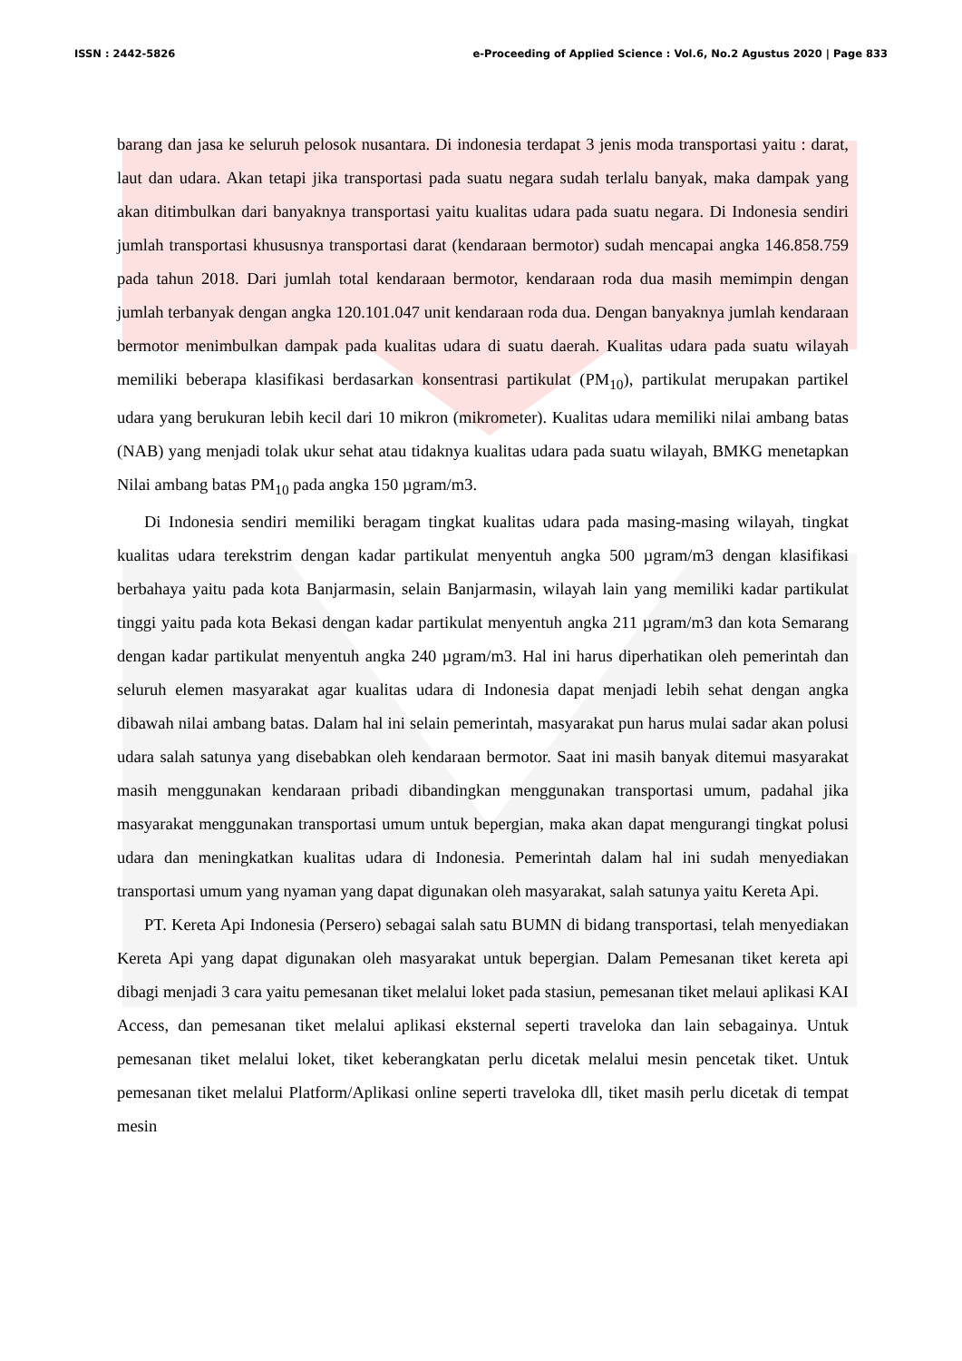ISSN : 2442-5826 e-Proceeding of Applied Science : Vol.6, No.2 Agustus 2020 | Page 833
barang dan jasa ke seluruh pelosok nusantara. Di indonesia terdapat 3 jenis moda transportasi yaitu : darat, laut dan udara. Akan tetapi jika transportasi pada suatu negara sudah terlalu banyak, maka dampak yang akan ditimbulkan dari banyaknya transportasi yaitu kualitas udara pada suatu negara. Di Indonesia sendiri jumlah transportasi khususnya transportasi darat (kendaraan bermotor) sudah mencapai angka 146.858.759 pada tahun 2018. Dari jumlah total kendaraan bermotor, kendaraan roda dua masih memimpin dengan jumlah terbanyak dengan angka 120.101.047 unit kendaraan roda dua. Dengan banyaknya jumlah kendaraan bermotor menimbulkan dampak pada kualitas udara di suatu daerah. Kualitas udara pada suatu wilayah memiliki beberapa klasifikasi berdasarkan konsentrasi partikulat (PM<sub>10</sub>), partikulat merupakan partikel udara yang berukuran lebih kecil dari 10 mikron (mikrometer). Kualitas udara memiliki nilai ambang batas (NAB) yang menjadi tolak ukur sehat atau tidaknya kualitas udara pada suatu wilayah, BMKG menetapkan Nilai ambang batas PM<sub>10</sub> pada angka 150 µgram/m3.
Di Indonesia sendiri memiliki beragam tingkat kualitas udara pada masing-masing wilayah, tingkat kualitas udara terekstrim dengan kadar partikulat menyentuh angka 500 µgram/m3 dengan klasifikasi berbahaya yaitu pada kota Banjarmasin, selain Banjarmasin, wilayah lain yang memiliki kadar partikulat tinggi yaitu pada kota Bekasi dengan kadar partikulat menyentuh angka 211 µgram/m3 dan kota Semarang dengan kadar partikulat menyentuh angka 240 µgram/m3. Hal ini harus diperhatikan oleh pemerintah dan seluruh elemen masyarakat agar kualitas udara di Indonesia dapat menjadi lebih sehat dengan angka dibawah nilai ambang batas. Dalam hal ini selain pemerintah, masyarakat pun harus mulai sadar akan polusi udara salah satunya yang disebabkan oleh kendaraan bermotor. Saat ini masih banyak ditemui masyarakat masih menggunakan kendaraan pribadi dibandingkan menggunakan transportasi umum, padahal jika masyarakat menggunakan transportasi umum untuk bepergian, maka akan dapat mengurangi tingkat polusi udara dan meningkatkan kualitas udara di Indonesia. Pemerintah dalam hal ini sudah menyediakan transportasi umum yang nyaman yang dapat digunakan oleh masyarakat, salah satunya yaitu Kereta Api.
PT. Kereta Api Indonesia (Persero) sebagai salah satu BUMN di bidang transportasi, telah menyediakan Kereta Api yang dapat digunakan oleh masyarakat untuk bepergian. Dalam Pemesanan tiket kereta api dibagi menjadi 3 cara yaitu pemesanan tiket melalui loket pada stasiun, pemesanan tiket melaui aplikasi KAI Access, dan pemesanan tiket melalui aplikasi eksternal seperti traveloka dan lain sebagainya. Untuk pemesanan tiket melalui loket, tiket keberangkatan perlu dicetak melalui mesin pencetak tiket. Untuk pemesanan tiket melalui Platform/Aplikasi online seperti traveloka dll, tiket masih perlu dicetak di tempat mesin